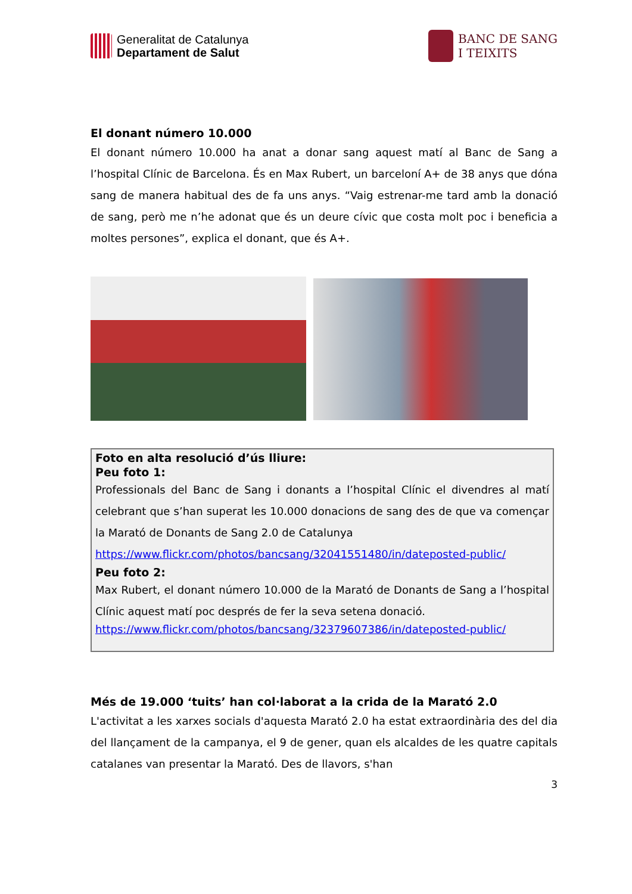Generalitat de Catalunya
Departament de Salut
BANC DE SANG
I TEIXITS
El donant número 10.000
El donant número 10.000 ha anat a donar sang aquest matí al Banc de Sang a l’hospital Clínic de Barcelona. És en Max Rubert, un barceloní A+ de 38 anys que dóna sang de manera habitual des de fa uns anys. “Vaig estrenar-me tard amb la donació de sang, però me n’he adonat que és un deure cívic que costa molt poc i beneficia a moltes persones”, explica el donant, que és A+.
Foto en alta resolució d’ús lliure:
Peu foto 1:
Professionals del Banc de Sang i donants a l’hospital Clínic el divendres al matí celebrant que s’han superat les 10.000 donacions de sang des de que va començar la Marató de Donants de Sang 2.0 de Catalunya
https://www.flickr.com/photos/bancsang/32041551480/in/dateposted-public/
Peu foto 2:
Max Rubert, el donant número 10.000 de la Marató de Donants de Sang a l’hospital Clínic aquest matí poc després de fer la seva setena donació.
https://www.flickr.com/photos/bancsang/32379607386/in/dateposted-public/
Més de 19.000 ‘tuits’ han col·laborat a la crida de la Marató 2.0
L'activitat a les xarxes socials d'aquesta Marató 2.0 ha estat extraordinària des del dia del llançament de la campanya, el 9 de gener, quan els alcaldes de les quatre capitals catalanes van presentar la Marató. Des de llavors, s'han
3